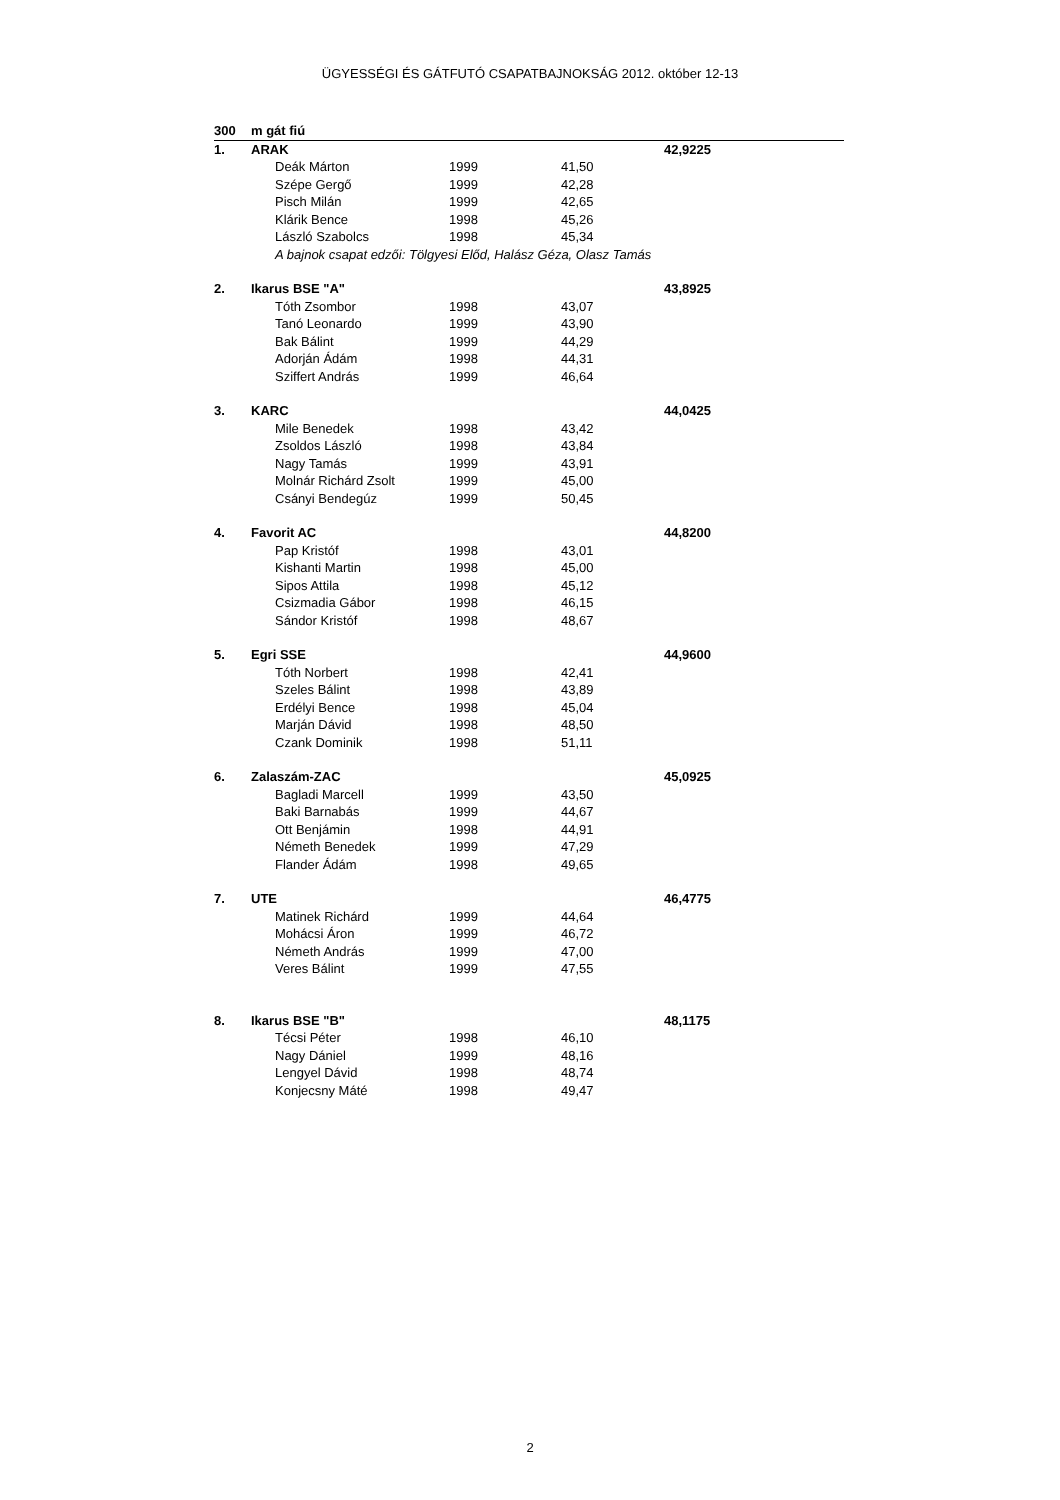ÜGYESSÉGI ÉS GÁTFUTÓ CSAPATBAJNOKSÁG 2012. október 12-13
| 300 | m gát fiú | | | | |
| 1. | ARAK | | | | 42,9225 |
| | | Deák Márton | 1999 | 41,50 | |
| | | Szépe Gergő | 1999 | 42,28 | |
| | | Pisch Milán | 1999 | 42,65 | |
| | | Klárik Bence | 1998 | 45,26 | |
| | | László Szabolcs | 1998 | 45,34 | |
| | | A bajnok csapat edzői: Tölgyesi Előd, Halász Géza, Olasz Tamás | | | |
| 2. | Ikarus BSE "A" | | | | 43,8925 |
| | | Tóth Zsombor | 1998 | 43,07 | |
| | | Tanó Leonardo | 1999 | 43,90 | |
| | | Bak Bálint | 1999 | 44,29 | |
| | | Adorján Ádám | 1998 | 44,31 | |
| | | Sziffert András | 1999 | 46,64 | |
| 3. | KARC | | | | 44,0425 |
| | | Mile Benedek | 1998 | 43,42 | |
| | | Zsoldos László | 1998 | 43,84 | |
| | | Nagy Tamás | 1999 | 43,91 | |
| | | Molnár Richárd Zsolt | 1999 | 45,00 | |
| | | Csányi Bendegúz | 1999 | 50,45 | |
| 4. | Favorit AC | | | | 44,8200 |
| | | Pap Kristóf | 1998 | 43,01 | |
| | | Kishanti Martin | 1998 | 45,00 | |
| | | Sipos Attila | 1998 | 45,12 | |
| | | Csizmadia Gábor | 1998 | 46,15 | |
| | | Sándor Kristóf | 1998 | 48,67 | |
| 5. | Egri SSE | | | | 44,9600 |
| | | Tóth Norbert | 1998 | 42,41 | |
| | | Szeles Bálint | 1998 | 43,89 | |
| | | Erdélyi Bence | 1998 | 45,04 | |
| | | Marján Dávid | 1998 | 48,50 | |
| | | Czank Dominik | 1998 | 51,11 | |
| 6. | Zalaszám-ZAC | | | | 45,0925 |
| | | Bagladi Marcell | 1999 | 43,50 | |
| | | Baki Barnabás | 1999 | 44,67 | |
| | | Ott Benjámin | 1998 | 44,91 | |
| | | Németh Benedek | 1999 | 47,29 | |
| | | Flander Ádám | 1998 | 49,65 | |
| 7. | UTE | | | | 46,4775 |
| | | Matinek Richárd | 1999 | 44,64 | |
| | | Mohácsi Áron | 1999 | 46,72 | |
| | | Németh András | 1999 | 47,00 | |
| | | Veres Bálint | 1999 | 47,55 | |
| 8. | Ikarus BSE "B" | | | | 48,1175 |
| | | Técsi Péter | 1998 | 46,10 | |
| | | Nagy Dániel | 1999 | 48,16 | |
| | | Lengyel Dávid | 1998 | 48,74 | |
| | | Konjecsny Máté | 1998 | 49,47 | |
2